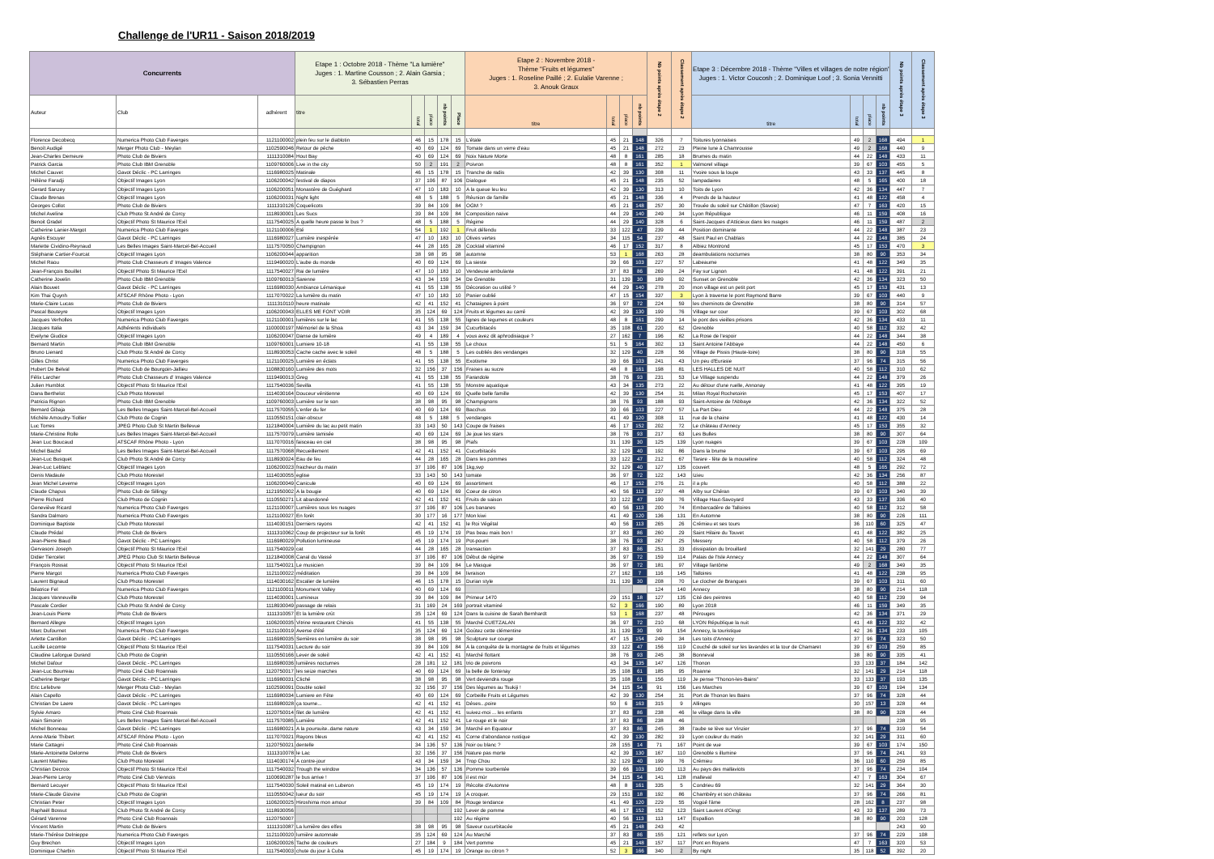Challenge de l'UR11 - Saison 2018/2019
| Concurrents | | | Etape 1 : Octobre 2018 - Thème "La lumière" Juges : 1. Martine Cousson ; 2. Alain Garsia ; 3. Sébastien Perras | | | | | Etape 2 : Novembre 2018 - Thème "Fruits et légumes" Juges : 1. Roseline Paillé ; 2. Eulalie Varenne ; 3. Anouk Graux | | | | Nb points après étape 2 | Classement après étape 2 | Etape 3 : Décembre 2018 - Thème "Villes et villages de notre région" Juges : 1. Victor Coucosh ; 2. Dominique Loof ; 3. Sonia Vennitti | | | | Nb points après étape 3 | Classement après étape 3 |
| --- | --- | --- | --- | --- | --- | --- | --- | --- | --- | --- | --- | --- | --- | --- | --- | --- | --- | --- | --- |
| Auteur | Club | adhérent | titre | total | place | nb points | Place | titre | total | place | nb points | | | titre | total | place | nb points | | |
| Florence Decobecq | Numerica Photo Club Faverges | 1121100002 | plein feu sur le diablotin | 46 | 15 | 178 | 15 | L'étale | 45 | 21 | 148 | 326 | 7 | Toitures lyonnaises | 49 | 2 | 168 | 494 | 1 |
| Benoît Audigé | Merger Photo Club - Meylan | 1102590046 | Retour de pêche | 40 | 69 | 124 | 69 | Tomate dans un verre d'eau | 45 | 21 | 148 | 272 | 23 | Pleine lune à Chamrousse | 49 | 2 | 168 | 440 | 9 |
| Jean-Charles Demeure | Photo Club de Biviers | 1111310084 | Hout Bay | 40 | 69 | 124 | 69 | Noix Nature Morte | 48 | 8 | 161 | 285 | 18 | Brumes du matin | 44 | 22 | 148 | 433 | 11 |
| Patrick Garcia | Photo Club IBM Grenoble | 1109760006 | Live in the city | 50 | 2 | 191 | 2 | Poivron | 48 | 8 | 161 | 352 | 1 | Valmorel village | 39 | 67 | 103 | 455 | 5 |
| Michel Cauvet | Gavot Déclic - PC Larringes | 1116980025 | Matinale | 46 | 15 | 178 | 15 | Tranche de radis | 42 | 39 | 130 | 308 | 11 | Yvoire sous la loupe | 43 | 33 | 137 | 445 | 8 |
| Hélène Faradji | Objectif Images Lyon | 1106200042 | festival de diapos | 37 | 106 | 87 | 106 | Dialogue | 45 | 21 | 148 | 235 | 52 | lampadaires | 48 | 5 | 165 | 400 | 18 |
| Gerard Sanzey | Objectif Images Lyon | 1106200051 | Monastère de Guéghard | 47 | 10 | 183 | 10 | A la queue leu leu | 42 | 39 | 130 | 313 | 10 | Toits de Lyon | 42 | 36 | 134 | 447 | 7 |
| Claude Brenas | Objectif Images Lyon | 1106200031 | Night light | 48 | 5 | 188 | 5 | Réunion de famille | 45 | 21 | 148 | 336 | 4 | Prends de la hauteur | 41 | 48 | 122 | 458 | 4 |
| Georges Collot | Photo Club de Biviers | 1111310126 | Coquelicots | 39 | 84 | 109 | 84 | OGM ? | 45 | 21 | 148 | 257 | 30 | Trouée du soleil sur Châtillon (Savoie) | 47 | 7 | 163 | 420 | 15 |
| Michel Aveline | Club Photo St André de Corcy | 1118930001 | Les Sucs | 39 | 84 | 109 | 84 | Composition naïve | 44 | 29 | 140 | 249 | 34 | Lyon République | 46 | 11 | 159 | 408 | 16 |
| Benoit Gradel | Objectif Photo St Maurice l'Exil | 1117540025 | A quelle heure passe le bus ? | 48 | 5 | 188 | 5 | Régime | 44 | 29 | 140 | 328 | 6 | Saint-Jacques d'Atticieux dans les nuages | 46 | 11 | 159 | 487 | 2 |
| Catherine Lanier-Margot | Numerica Photo Club Faverges | 1121100006 | Eté | 54 | 1 | 192 | 1 | Fruit défendu | 33 | 122 | 47 | 239 | 44 | Position dominante | 44 | 22 | 148 | 387 | 23 |
| Agnès Escuyer | Gavot Déclic - PC Larringes | 1116980027 | Lumière inespérée | 47 | 10 | 183 | 10 | Olives vertes | 34 | 115 | 54 | 237 | 48 | Saint Paul en Chablais | 44 | 22 | 148 | 385 | 24 |
| Mariette Cividino-Reynaud | Les Belles Images Saint-Marcel-Bel-Accueil | 1117570050 | Champignon | 44 | 28 | 165 | 28 | Cocktail vitaminé | 46 | 17 | 152 | 317 | 8 | Albiez Montrond | 45 | 17 | 153 | 470 | 3 |
| Stéphanie Cartier-Fourcat | Objectif Images Lyon | 1106200044 | apparition | 38 | 98 | 95 | 98 | automne | 53 | 1 | 168 | 263 | 28 | deambulations nocturnes | 38 | 80 | 90 | 353 | 34 |
| Michel Raou | Photo Club Chasseurs d' Images Valence | 1119490020 | L'aube du monde | 40 | 69 | 124 | 69 | La sieste | 39 | 66 | 103 | 227 | 57 | Labeaume | 41 | 48 | 122 | 349 | 35 |
| Jean-François Bouillet | Objectif Photo St Maurice l'Exil | 1117540027 | Rai de lumière | 47 | 10 | 183 | 10 | Vendeuse ambulante | 37 | 83 | 86 | 269 | 24 | Fay sur Lignon | 41 | 48 | 122 | 391 | 21 |
| Catherine Jovelin | Photo Club IBM Grenoble | 1109760013 | Sarenne | 43 | 34 | 159 | 34 | De Grenoble | 31 | 139 | 30 | 189 | 92 | Sunset on Grenoble | 42 | 36 | 134 | 323 | 50 |
| Alain Bouvet | Gavot Déclic - PC Larringes | 1116980030 | Ambiance Lémanique | 41 | 55 | 138 | 55 | Décoration ou utilité ? | 44 | 29 | 140 | 278 | 20 | mon village est un petit port | 45 | 17 | 153 | 431 | 13 |
| Kim Thai Quynh | ATSCAF Rhône Photo - Lyon | 1117070022 | La lumière du matin | 47 | 10 | 183 | 10 | Panier oublié | 47 | 15 | 154 | 337 | 3 | Lyon à traverse le pont Raymond Barre | 39 | 67 | 103 | 440 | 9 |
| Marie-Claire Lucas | Photo Club de Biviers | 1111310110 | heure matinale | 42 | 41 | 152 | 41 | Chataignes à point | 36 | 97 | 72 | 224 | 59 | les cheminots de Grenoble | 38 | 80 | 90 | 314 | 57 |
| Pascal Bouteyre | Objectif Images Lyon | 1106200043 | ELLES ME FONT VOIR | 35 | 124 | 69 | 124 | Fruits et légumes au carré | 42 | 39 | 130 | 199 | 76 | Village sur cour | 39 | 67 | 103 | 302 | 68 |
| Jacques Verholles | Numerica Photo Club Faverges | 1121100001 | lumières sur le lac | 41 | 55 | 138 | 55 | lignes de legumes et couleurs | 48 | 8 | 161 | 299 | 14 | le pont des vieilles prisons | 42 | 36 | 134 | 433 | 11 |
| Jacques Italia | Adhérents individuels | 1100000197 | Mémoriel de la Shoa | 43 | 34 | 159 | 34 | Cucurbitacés | 35 | 108 | 61 | 220 | 62 | Grenoble | 40 | 58 | 112 | 332 | 42 |
| Evelyne Giudice | Objectif Images Lyon | 1106200047 | Danse de lumière | 49 | 4 | 189 | 4 | vous avez dit aphrodisiaque ? | 27 | 162 | 7 | 196 | 82 | La Rose de l'espoir | 44 | 22 | 148 | 344 | 38 |
| Bernard Martin | Photo Club IBM Grenoble | 1109760001 | Lumiere 10-18 | 41 | 55 | 138 | 55 | Le choux | 51 | 5 | 164 | 302 | 13 | Saint Antoine l'Abbaye | 44 | 22 | 148 | 450 | 6 |
| Bruno Lienard | Club Photo St André de Corcy | 1118930053 | Cache cache avec le soleil | 48 | 5 | 188 | 5 | Les oubliés des vendanges | 32 | 129 | 40 | 228 | 56 | Village de Pissis (Haute-loire) | 38 | 80 | 90 | 318 | 55 |
| Gilles Christ | Numerica Photo Club Faverges | 1121100025 | Lumière en éclats | 41 | 55 | 138 | 55 | Exotisme | 39 | 66 | 103 | 241 | 43 | Un peu d'Eurasie | 37 | 96 | 74 | 315 | 56 |
| Hubert De Belval | Photo Club de Bourgoin-Jallieu | 1108830160 | Lumière des mots | 32 | 156 | 37 | 156 | Fraises au sucre | 48 | 8 | 161 | 198 | 81 | LES HALLES DE NUIT | 40 | 58 | 112 | 310 | 62 |
| Félix Larcher | Photo Club Chasseurs d' Images Valence | 1119490013 | Greg | 41 | 55 | 138 | 55 | Farandole | 38 | 76 | 93 | 231 | 53 | Le Village suspendu | 44 | 22 | 148 | 379 | 26 |
| Julien Humblot | Objectif Photo St Maurice l'Exil | 1117540036 | Sevilla | 41 | 55 | 138 | 55 | Monstre aquatique | 43 | 34 | 135 | 273 | 22 | Au détour d'une ruelle, Annonay | 41 | 48 | 122 | 395 | 19 |
| Dana Berthelot | Club Photo Morestel | 1114030164 | Douceur vénitienne | 40 | 69 | 124 | 69 | Quelle belle famille | 42 | 39 | 130 | 254 | 31 | Milan Royal Rochetoirin | 45 | 17 | 153 | 407 | 17 |
| Patricia Rignon | Photo Club IBM Grenoble | 1109760003 | Lumière sur le son | 38 | 98 | 95 | 98 | Champignons | 38 | 76 | 93 | 188 | 93 | Saint-Antoine de l'Abbaye | 42 | 36 | 134 | 322 | 52 |
| Bernard Gibaja | Les Belles Images Saint-Marcel-Bel-Accueil | 1117570055 | L'enfer du fer | 40 | 69 | 124 | 69 | Bacchus | 39 | 66 | 103 | 227 | 57 | La Part Dieu | 44 | 22 | 148 | 375 | 28 |
| Michèle Amoudry-Tiollier | Club Photo de Cognin | 1110550151 | clair-obscur | 48 | 5 | 188 | 5 | vendanges | 41 | 49 | 120 | 308 | 11 | rue de la chaine | 41 | 48 | 122 | 430 | 14 |
| Luc Torres | JPEG Photo Club St Martin Bellevue | 1121840004 | Lumière du lac au petit matin | 33 | 143 | 50 | 143 | Coupe de fraises | 46 | 17 | 152 | 202 | 72 | Le château d'Annecy | 45 | 17 | 153 | 355 | 32 |
| Marie-Christine Rolle | Les Belles Images Saint-Marcel-Bel-Accueil | 1117570079 | Lumière tamisée | 40 | 69 | 124 | 69 | Je joue les stars | 38 | 76 | 93 | 217 | 63 | Les Bulles | 38 | 80 | 90 | 307 | 64 |
| Jean Luc Boucaud | ATSCAF Rhône Photo - Lyon | 1117070016 | faisceau en ciel | 38 | 98 | 95 | 98 | Piafs | 31 | 139 | 30 | 125 | 139 | Lyon nuages | 39 | 67 | 103 | 228 | 109 |
| Michel Baché | Les Belles Images Saint-Marcel-Bel-Accueil | 1117570068 | Recueillement | 42 | 41 | 152 | 41 | Cucurbitacés | 32 | 129 | 40 | 192 | 86 | Dans la brume | 39 | 67 | 103 | 295 | 69 |
| Jean-Luc Busquet | Club Photo St André de Corcy | 1118930024 | Eau de feu | 44 | 28 | 165 | 28 | Dans les pommes | 33 | 122 | 47 | 212 | 67 | Tarare - fête de la mouseline | 40 | 58 | 112 | 324 | 48 |
| Jean-Luc Leblanc | Objectif Images Lyon | 1106200023 | fraicheur du matin | 37 | 106 | 87 | 106 | 1kg,svp | 32 | 129 | 40 | 127 | 135 | couvert | 48 | 5 | 165 | 292 | 72 |
| Denis Madaule | Club Photo Morestel | 1114030055 | eglise | 33 | 143 | 50 | 143 | tomate | 36 | 97 | 72 | 122 | 143 | Izieu | 42 | 36 | 134 | 256 | 87 |
| Jean Michel Leverne | Objectif Images Lyon | 1106200049 | Canicule | 40 | 69 | 124 | 69 | assortiment | 46 | 17 | 152 | 276 | 21 | il a plu | 40 | 58 | 112 | 388 | 22 |
| Claude Chapus | Photo Club de Sillingy | 1121950002 | A la bougie | 40 | 69 | 124 | 69 | Coeur de citron | 40 | 56 | 113 | 237 | 48 | Alby sur Chéran | 39 | 67 | 103 | 340 | 39 |
| Pierre Richard | Club Photo de Cognin | 1110550271 | Lit abandonné | 42 | 41 | 152 | 41 | Fruits de saison | 33 | 122 | 47 | 199 | 76 | Village Haut-Savoyard | 43 | 33 | 137 | 336 | 40 |
| Geneviève Ricard | Numerica Photo Club Faverges | 1121100007 | Lumières sous les nuages | 37 | 106 | 87 | 106 | Les bananes | 40 | 56 | 113 | 200 | 74 | Embarcadère de Talloires | 40 | 58 | 112 | 312 | 58 |
| Sandra Dalmoro | Numerica Photo Club Faverges | 1121100027 | En forêt | 30 | 177 | 16 | 177 | Mon kiwi | 41 | 49 | 120 | 136 | 131 | En Automne | 38 | 80 | 90 | 226 | 111 |
| Dominique Baptiste | Club Photo Morestel | 1114030151 | Derniers rayons | 42 | 41 | 152 | 41 | le Roi Végétal | 40 | 56 | 113 | 265 | 26 | Crémieu et ses tours | 36 | 110 | 60 | 325 | 47 |
| Claude Prédal | Photo Club de Biviers | 1111310062 | Coup de projecteur sur la forêt | 45 | 19 | 174 | 19 | Pas beau mais bon ! | 37 | 83 | 86 | 260 | 29 | Saint Hilaire du Touvet | 41 | 48 | 122 | 382 | 25 |
| Jean-Pierre Baud | Gavot Déclic - PC Larringes | 1116980029 | Pollution lumineuse | 45 | 19 | 174 | 19 | Pot-pourri | 38 | 76 | 93 | 267 | 25 | Messery | 40 | 58 | 112 | 379 | 26 |
| Gervasoni Joseph | Objectif Photo St Maurice l'Exil | 1117540029 | cat | 44 | 28 | 165 | 28 | transaction | 37 | 83 | 86 | 251 | 33 | dissipation du brouillard | 32 | 141 | 29 | 280 | 77 |
| Didier Tiercelet | JPEG Photo Club St Martin Bellevue | 1121840008 | Canal du Vassé | 37 | 106 | 87 | 106 | Début de régime | 36 | 97 | 72 | 159 | 114 | Palais de l'Isle Annecy | 44 | 22 | 148 | 307 | 64 |
| François Rossat | Objectif Photo St Maurice l'Exil | 1117540021 | Le musicien | 39 | 84 | 109 | 84 | Le Masque | 36 | 97 | 72 | 181 | 97 | Village fantôme | 49 | 2 | 168 | 349 | 35 |
| Pierre Margot | Numerica Photo Club Faverges | 1121100022 | méditation | 39 | 84 | 109 | 84 | livraison | 27 | 162 | 7 | 116 | 145 | Talloires | 41 | 48 | 122 | 238 | 95 |
| Laurent Bignaud | Club Photo Morestel | 1114030162 | Escalier de lumière | 46 | 15 | 178 | 15 | Durian style | 31 | 139 | 30 | 208 | 70 | Le clocher de Brangues | 39 | 67 | 103 | 311 | 60 |
| Béatrice Fel | Numerica Photo Club Faverges | 1121100011 | Monument Valley | 40 | 69 | 124 | 69 | | | | | 124 | 140 | Annecy | 38 | 80 | 90 | 214 | 118 |
| Jacques Vanneuville | Club Photo Morestel | 1114030001 | Lumineux | 39 | 84 | 109 | 84 | Primeur 1470 | 29 | 151 | 18 | 127 | 135 | Cité des peintres | 40 | 58 | 112 | 239 | 94 |
| Pascale Cordier | Club Photo St André de Corcy | 1118930049 | passage de relais | 31 | 169 | 24 | 169 | portrait vitaminé | 52 | 3 | 166 | 190 | 89 | Lyon 2018 | 46 | 11 | 159 | 349 | 35 |
| Jean-Louis Pierre | Photo Club de Biviers | 1111310057 | Et la lumière crût | 35 | 124 | 69 | 124 | Dans la cuisine de Sarah Bernhardt | 53 | 1 | 168 | 237 | 48 | Pérouges | 42 | 36 | 134 | 371 | 29 |
| Bernard Allegre | Objectif Images Lyon | 1106200035 | Vitrine restaurant Chinois | 41 | 55 | 138 | 55 | Marché CUETZALAN | 36 | 97 | 72 | 210 | 68 | LYON République la nuit | 41 | 48 | 122 | 332 | 42 |
| Marc Dufournet | Numerica Photo Club Faverges | 1121100019 | Averse d'été | 35 | 124 | 69 | 124 | Goûtez cette clémentine | 31 | 139 | 30 | 99 | 154 | Annecy, la touristique | 42 | 36 | 134 | 233 | 105 |
| Arlette Cantillon | Gavot Déclic - PC Larringes | 1116980035 | Serrières en lumière du soir | 38 | 98 | 95 | 98 | Sculpture sur courge | 47 | 15 | 154 | 249 | 34 | Les toits d'Annecy | 37 | 96 | 74 | 323 | 50 |
| Lucille Lecomte | Objectif Photo St Maurice l'Exil | 1117540031 | Lecture du soir | 39 | 84 | 109 | 84 | A la conquête de la montagne de fruits et légumes | 33 | 122 | 47 | 156 | 119 | Couché de soleil sur les lavandes et la tour de Chamaret | 39 | 67 | 103 | 259 | 85 |
| Claudine Laforgue Durand | Club Photo de Cognin | 1110550166 | Lever de soleil | 42 | 41 | 152 | 41 | Marché flottant | 38 | 76 | 93 | 245 | 38 | Bonneval | 38 | 80 | 90 | 335 | 41 |
| Michel Dafour | Gavot Déclic - PC Larringes | 1116980036 | lumières nocturnes | 28 | 181 | 12 | 181 | trio de poivrons | 43 | 34 | 135 | 147 | 126 | Thonon | 33 | 133 | 37 | 184 | 142 |
| Jean-Luc Bourreau | Photo Ciné Club Roannais | 1120750017 | les seize marches | 40 | 69 | 124 | 69 | la belle de fontenay | 35 | 108 | 61 | 185 | 95 | Roanne | 32 | 141 | 29 | 214 | 118 |
| Catherine Berger | Gavot Déclic - PC Larringes | 1116980031 | Cliché | 38 | 98 | 95 | 98 | Vert deviendra rouge | 35 | 108 | 61 | 156 | 119 | Je pense "Thonon-les-Bains" | 33 | 133 | 37 | 193 | 135 |
| Eric Lefebvre | Merger Photo Club - Meylan | 1102590091 | Double soleil | 32 | 156 | 37 | 156 | Des légumes au Tsukiji ! | 34 | 115 | 54 | 91 | 156 | Les Marches | 39 | 67 | 103 | 194 | 134 |
| Alain Capello | Gavot Déclic - PC Larringes | 1116980034 | Lumiere en Fête | 40 | 69 | 124 | 69 | Corbeille Fruits et Légumes | 42 | 39 | 130 | 254 | 31 | Port de Thonon les Bains | 37 | 96 | 74 | 328 | 44 |
| Christian De Laere | Gavot Déclic - PC Larringes | 1116980028 | ça tourne... | 42 | 41 | 152 | 41 | Déses...poire | 50 | 6 | 163 | 315 | 9 | Allinges | 30 | 157 | 13 | 328 | 44 |
| Sylvie Amaro | Photo Ciné Club Roannais | 1120750014 | filet de lumière | 42 | 41 | 152 | 41 | suivez-moi ... les enfants | 37 | 83 | 86 | 238 | 46 | le village dans la ville | 38 | 80 | 90 | 328 | 44 |
| Alain Simonin | Les Belles Images Saint-Marcel-Bel-Accueil | 1117570085 | Lumière | 42 | 41 | 152 | 41 | Le rouge et le noir | 37 | 83 | 86 | 238 | 46 | | | | | 238 | 95 |
| Michel Bonneau | Gavot Déclic - PC Larringes | 1116980021 | A la poursuite..dame nature | 43 | 34 | 159 | 34 | Marché en Equateur | 37 | 83 | 86 | 245 | 38 | l'aube se lève sur Vinzier | 37 | 96 | 74 | 319 | 54 |
| Anne-Marie Thibert | ATSCAF Rhône Photo - Lyon | 1117070021 | Rayons bleus | 42 | 41 | 152 | 41 | Corne d'abondance rustique | 42 | 39 | 130 | 282 | 19 | Lyon couleur du matin | 32 | 141 | 29 | 311 | 60 |
| Marie Cattagni | Photo Ciné Club Roannais | 1120750021 | dentelle | 34 | 136 | 57 | 136 | Noir ou blanc ? | 28 | 155 | 14 | 71 | 167 | Point de vue | 39 | 67 | 103 | 174 | 150 |
| Marie-Antoinette Delorme | Photo Club de Biviers | 1111310078 | le Lac | 32 | 156 | 37 | 156 | Nature pas morte | 42 | 39 | 130 | 167 | 110 | Grenoble s illumine | 37 | 96 | 74 | 241 | 93 |
| Laurent Mathieu | Club Photo Morestel | 1114030174 | A contre-jour | 43 | 34 | 159 | 34 | Trop Chou | 32 | 129 | 40 | 199 | 76 | Crémieu | 36 | 110 | 60 | 259 | 85 |
| Christian Decroix | Objectif Photo St Maurice l'Exil | 1117540032 | Trough the window | 34 | 136 | 57 | 136 | Pomme tourbentée | 39 | 66 | 103 | 160 | 113 | Au pays des mallaviots | 37 | 96 | 74 | 234 | 104 |
| Jean-Pierre Leroy | Photo Ciné Club Viennois | 1100690287 | le bus arrive ! | 37 | 106 | 87 | 106 | il est mûr | 34 | 115 | 54 | 141 | 128 | malleval | 47 | 7 | 163 | 304 | 67 |
| Bernard Lecuyer | Objectif Photo St Maurice l'Exil | 1117540030 | Soleil matinal en Luberon | 45 | 19 | 174 | 19 | Récolte d'Automne | 48 | 8 | 161 | 335 | 5 | Condrieu 69 | 32 | 141 | 29 | 364 | 30 |
| Marie-Claude Giovine | Club Photo de Cognin | 1110550042 | lueur du soir | 45 | 19 | 174 | 19 | A croquer. | 29 | 151 | 18 | 192 | 86 | Chambéry et son château | 37 | 96 | 74 | 266 | 81 |
| Christian Peter | Objectif Images Lyon | 1106200025 | Hiroshima mon amour | 39 | 84 | 109 | 84 | Rouge tendance | 41 | 49 | 120 | 229 | 55 | Vogüé l'âme | 28 | 162 | 8 | 237 | 98 |
| Raphaël Bossut | Club Photo St André de Corcy | 1118930056 | | | | | 192 | Lever de pomme | 46 | 17 | 152 | 152 | 123 | Saint Laurent d'Oingt | 43 | 33 | 137 | 289 | 73 |
| Gérard Varenne | Photo Ciné Club Roannais | 1120750007 | | | | | 192 | Au régime | 40 | 56 | 113 | 113 | 147 | Espallion | 38 | 80 | 90 | 203 | 128 |
| Vincent Martin | Photo Club de Biviers | 1111310087 | La lumière des elfes | 38 | 98 | 95 | 98 | Saveur cucurbitacée | 45 | 21 | 148 | 243 | 42 | | | | | 243 | 90 |
| Marie-Thérèse Delnieppe | Numerica Photo Club Faverges | 1121100020 | lumière automnale | 35 | 124 | 69 | 124 | Au Marché | 37 | 83 | 86 | 155 | 121 | reflets sur Lyon | 37 | 96 | 74 | 229 | 108 |
| Guy Brechon | Objectif Images Lyon | 1106200026 | Tache de couleurs | 27 | 184 | 9 | 184 | Vert pomme | 45 | 21 | 148 | 157 | 117 | Pont en Royans | 47 | 7 | 163 | 320 | 53 |
| Dominique Charbin | Objectif Photo St Maurice l'Exil | 1117540003 | chute du jour à Cuba | 45 | 19 | 174 | 19 | Orange ou citron ? | 52 | 3 | 166 | 340 | 2 | By night | 35 | 118 | 52 | 392 | 20 |